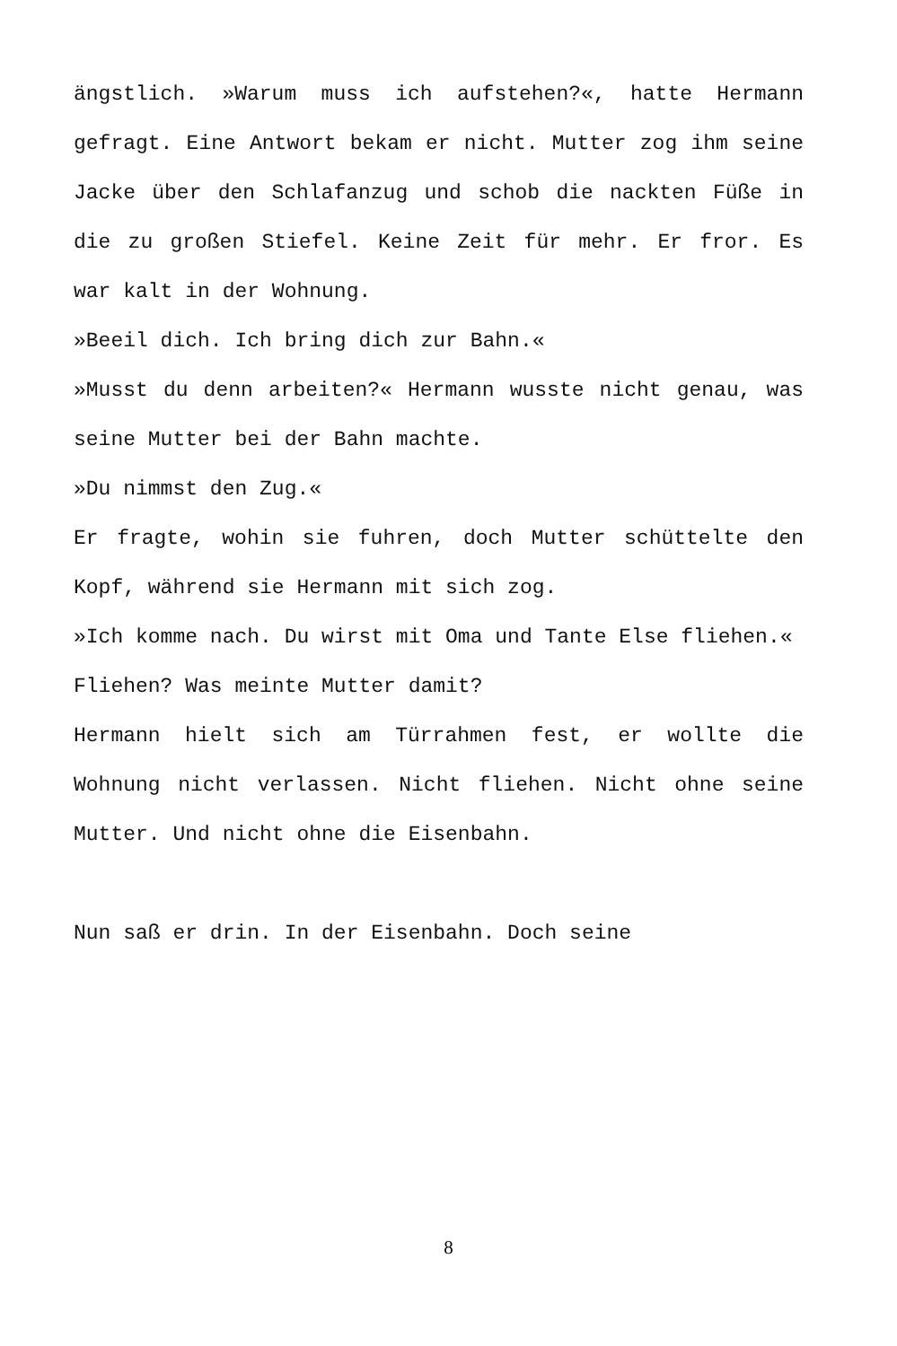ängstlich. »Warum muss ich aufstehen?«, hatte Hermann gefragt. Eine Antwort bekam er nicht. Mutter zog ihm seine Jacke über den Schlafanzug und schob die nackten Füße in die zu großen Stiefel. Keine Zeit für mehr. Er fror. Es war kalt in der Wohnung.
»Beeil dich. Ich bring dich zur Bahn.«
»Musst du denn arbeiten?« Hermann wusste nicht genau, was seine Mutter bei der Bahn machte.
»Du nimmst den Zug.«
Er fragte, wohin sie fuhren, doch Mutter schüttelte den Kopf, während sie Hermann mit sich zog.
»Ich komme nach. Du wirst mit Oma und Tante Else fliehen.«
Fliehen? Was meinte Mutter damit?
Hermann hielt sich am Türrahmen fest, er wollte die Wohnung nicht verlassen. Nicht fliehen. Nicht ohne seine Mutter. Und nicht ohne die Eisenbahn.
Nun saß er drin. In der Eisenbahn. Doch seine
8